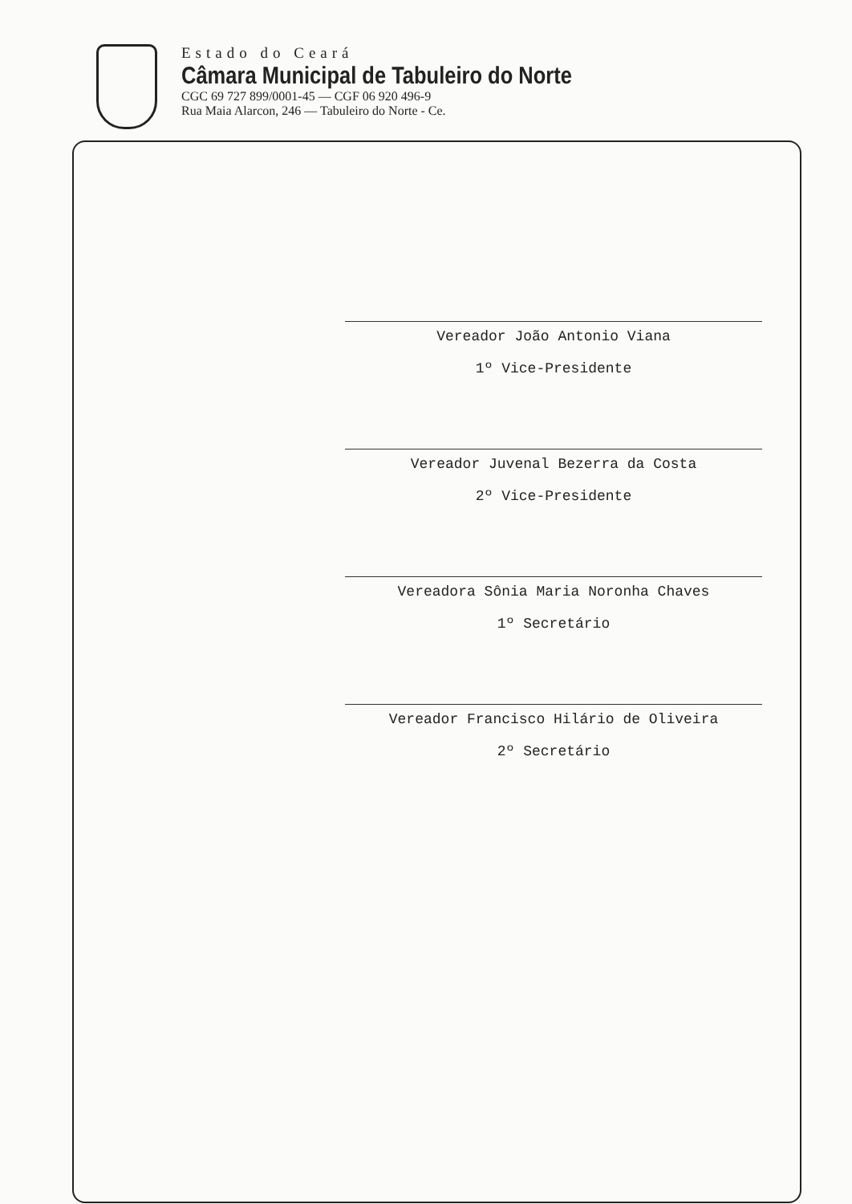Estado do Ceará
Câmara Municipal de Tabuleiro do Norte
CGC 69 727 899/0001-45 — CGF 06 920 496-9
Rua Maia Alarcon, 246 — Tabuleiro do Norte - Ce.
Vereador João Antonio Viana
1º Vice-Presidente
Vereador Juvenal Bezerra da Costa
2º Vice-Presidente
Vereadora Sônia Maria Noronha Chaves
1º Secretário
Vereador Francisco Hilário de Oliveira
2º Secretário